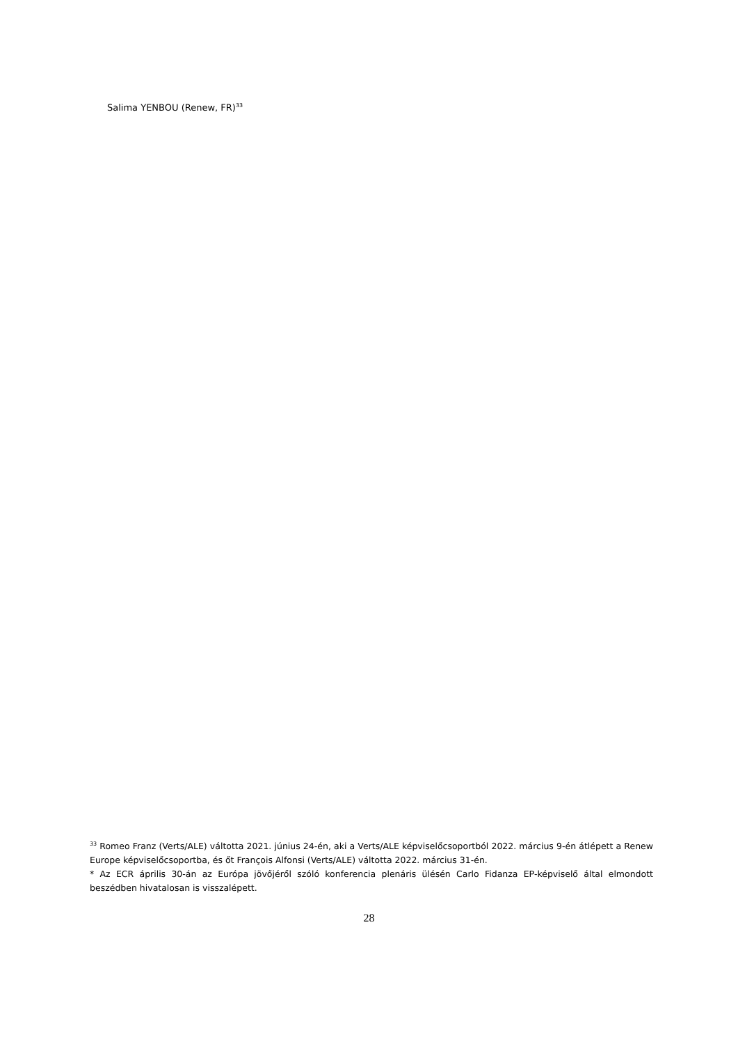Salima YENBOU (Renew, FR)<sup>33</sup>
<sup>33</sup> Romeo Franz (Verts/ALE) váltotta 2021. június 24-én, aki a Verts/ALE képviselőcsoportból 2022. március 9-én átlépett a Renew Europe képviselőcsoportba, és őt François Alfonsi (Verts/ALE) váltotta 2022. március 31-én.
* Az ECR április 30-án az Európa jövőjéről szóló konferencia plenáris ülésén Carlo Fidanza EP-képviselő által elmondott beszédben hivatalosan is visszalépett.
28